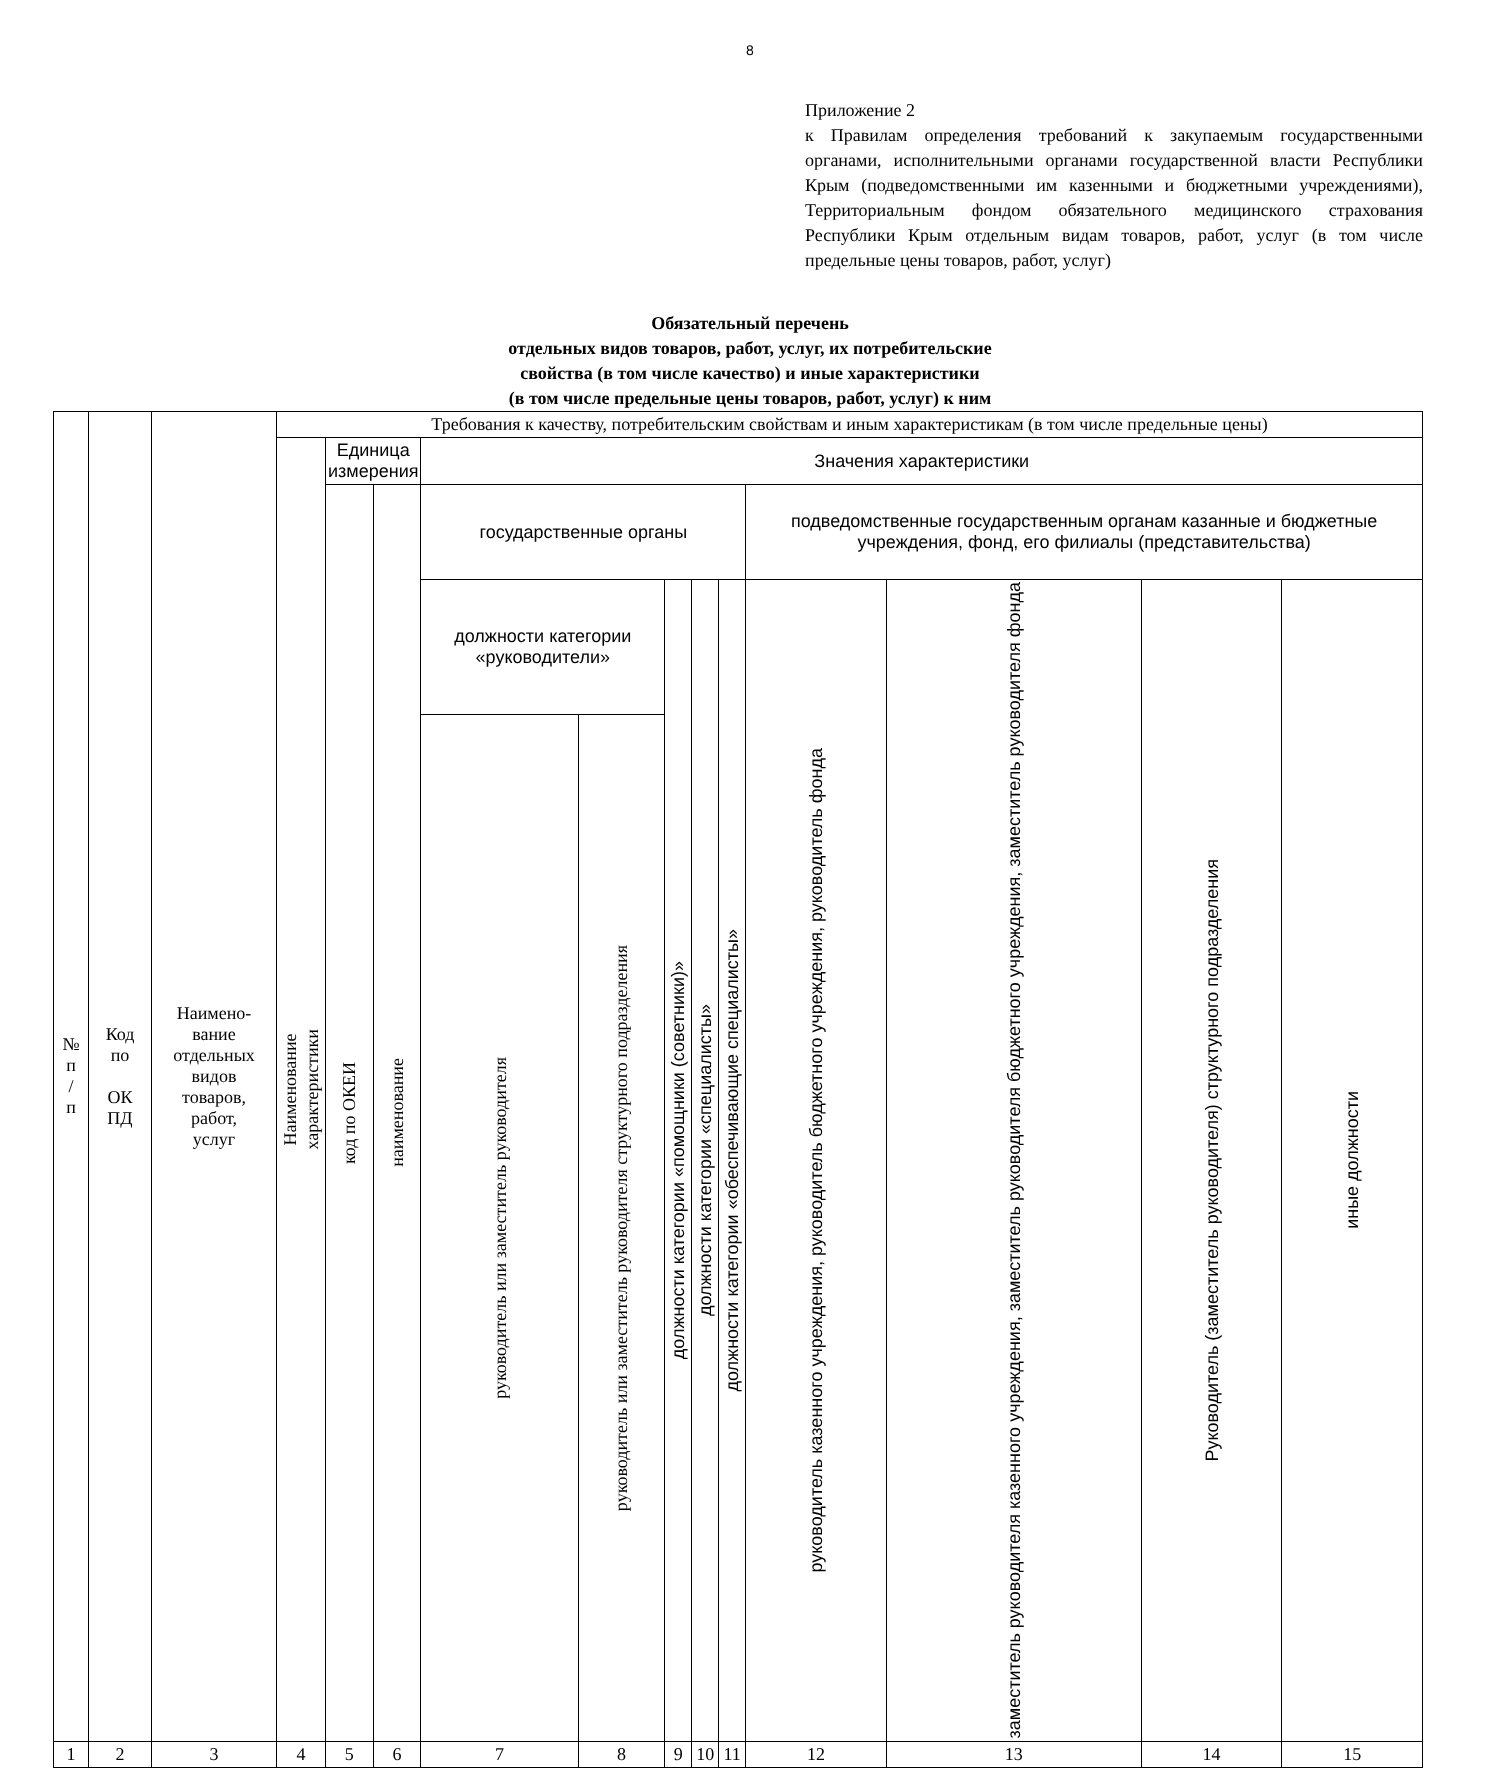8
Приложение 2
к Правилам определения требований к закупаемым государственными органами, исполнительными органами государственной власти Республики Крым (подведомственными им казенными и бюджетными учреждениями), Территориальным фондом обязательного медицинского страхования Республики Крым отдельным видам товаров, работ, услуг (в том числе предельные цены товаров, работ, услуг)
Обязательный перечень
отдельных видов товаров, работ, услуг, их потребительские
свойства (в том числе качество) и иные характеристики
(в том числе предельные цены товаров, работ, услуг) к ним
| № п / п | Код по ОК ПД | Наимено- вание отдельных видов товаров, работ, услуг | Требования к качеству, потребительским свойствам и иным характеристикам (в том числе предельные цены) | | | | | | | | | | | |
| --- | --- | --- | --- | --- | --- | --- | --- | --- | --- | --- | --- | --- | --- | --- |
| | | | Наименование характеристики | Единица измерения | | Значения характеристики | | | | | | | | |
| | | | | код по ОКЕИ | наименование | государственные органы | | | | | подведомственные государственным органам казанные и бюджетные учреждения, фонд, его филиалы (представительства) | | | |
| | | | | | | должности категории «руководители» | | должности категории «помощники (советники)» | должности категории «специалисты» | должности категории «обеспечивающие специалисты» | руководитель казенного учреждения, руководитель бюджетного учреждения, руководитель фонда | заместитель руководителя казенного учреждения, заместитель руководителя бюджетного учреждения, заместитель руководителя фонда | Руководитель (заместитель руководителя) структурного подразделения | иные должности |
| | | | | | | руководитель или заместитель руководителя | руководитель или заместитель руководителя структурного подразделения | | | | | | | |
| 1 | 2 | 3 | 4 | 5 | 6 | 7 | 8 | 9 | 10 | 11 | 12 | 13 | 14 | 15 |